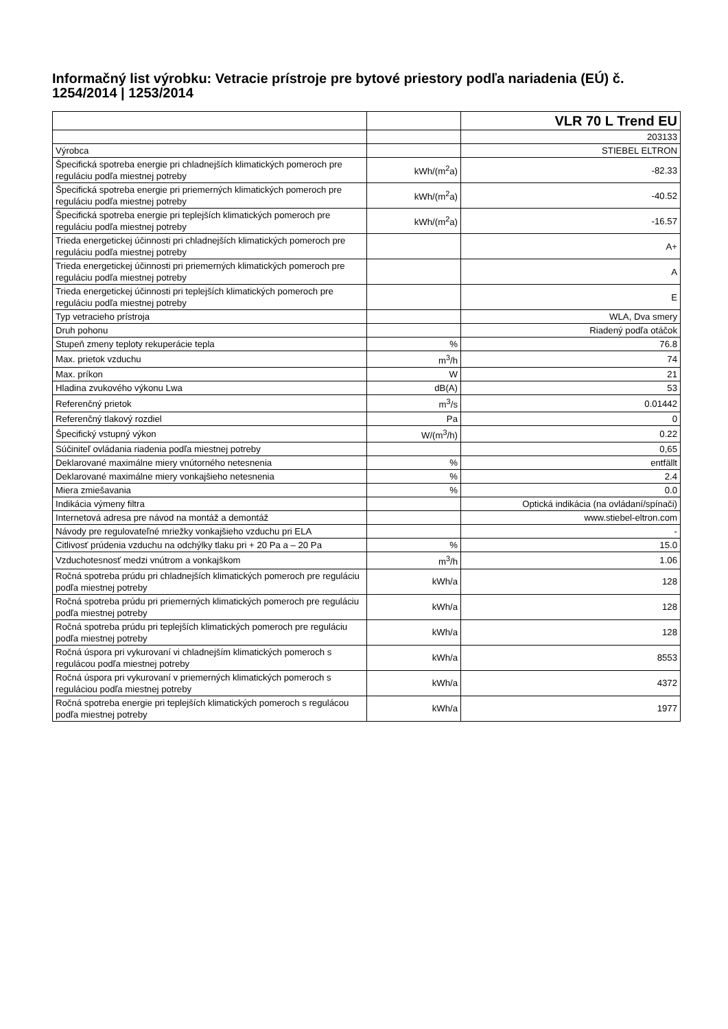Informačný list výrobku: Vetracie prístroje pre bytové priestory podľa nariadenia (EÚ) č. 1254/2014 | 1253/2014
| | | VLR 70 L Trend EU |
| | | 203133 |
| Výrobca | | STIEBEL ELTRON |
| Špecifická spotreba energie pri chladnejších klimatických pomeroch pre reguláciu podľa miestnej potreby | kWh/(m<sup>2</sup>a) | -82.33 |
| Špecifická spotreba energie pri priemerných klimatických pomeroch pre reguláciu podľa miestnej potreby | kWh/(m<sup>2</sup>a) | -40.52 |
| Špecifická spotreba energie pri teplejších klimatických pomeroch pre reguláciu podľa miestnej potreby | kWh/(m<sup>2</sup>a) | -16.57 |
| Trieda energetickej účinnosti pri chladnejších klimatických pomeroch pre reguláciu podľa miestnej potreby | | A+ |
| Trieda energetickej účinnosti pri priemerných klimatických pomeroch pre reguláciu podľa miestnej potreby | | A |
| Trieda energetickej účinnosti pri teplejších klimatických pomeroch pre reguláciu podľa miestnej potreby | | E |
| Typ vetracieho prístroja | | WLA, Dva smery |
| Druh pohonu | | Riadený podľa otáčok |
| Stupeň zmeny teploty rekuperácie tepla | % | 76.8 |
| Max. prietok vzduchu | m<sup>3</sup>/h | 74 |
| Max. príkon | W | 21 |
| Hladina zvukového výkonu Lwa | dB(A) | 53 |
| Referenčný prietok | m<sup>3</sup>/s | 0.01442 |
| Referenčný tlakový rozdiel | Pa | 0 |
| Špecifický vstupný výkon | W/(m<sup>3</sup>/h) | 0.22 |
| Súčiniteľ ovládania riadenia podľa miestnej potreby | | 0,65 |
| Deklarované maximálne miery vnútorného netesnenia | % | entfällt |
| Deklarované maximálne miery vonkajšieho netesnenia | % | 2.4 |
| Miera zmiešavania | % | 0.0 |
| Indikácia výmeny filtra | | Optická indikácia (na ovládaní/spínači) |
| Internetová adresa pre návod na montáž a demontáž | | www.stiebel-eltron.com |
| Návody pre regulovateľné mriežky vonkajšieho vzduchu pri ELA | | - |
| Citlivosť prúdenia vzduchu na odchýlky tlaku pri + 20 Pa a – 20 Pa | % | 15.0 |
| Vzduchotesnosť medzi vnútrom a vonkajškom | m<sup>3</sup>/h | 1.06 |
| Ročná spotreba prúdu pri chladnejších klimatických pomeroch pre reguláciu podľa miestnej potreby | kWh/a | 128 |
| Ročná spotreba prúdu pri priemerných klimatických pomeroch pre reguláciu podľa miestnej potreby | kWh/a | 128 |
| Ročná spotreba prúdu pri teplejších klimatických pomeroch pre reguláciu podľa miestnej potreby | kWh/a | 128 |
| Ročná úspora pri vykurovaní vi chladnejším klimatických pomeroch s regulácou podľa miestnej potreby | kWh/a | 8553 |
| Ročná úspora pri vykurovaní v priemerných klimatických pomeroch s reguláciou podľa miestnej potreby | kWh/a | 4372 |
| Ročná spotreba energie pri teplejších klimatických pomeroch s regulácou podľa miestnej potreby | kWh/a | 1977 |